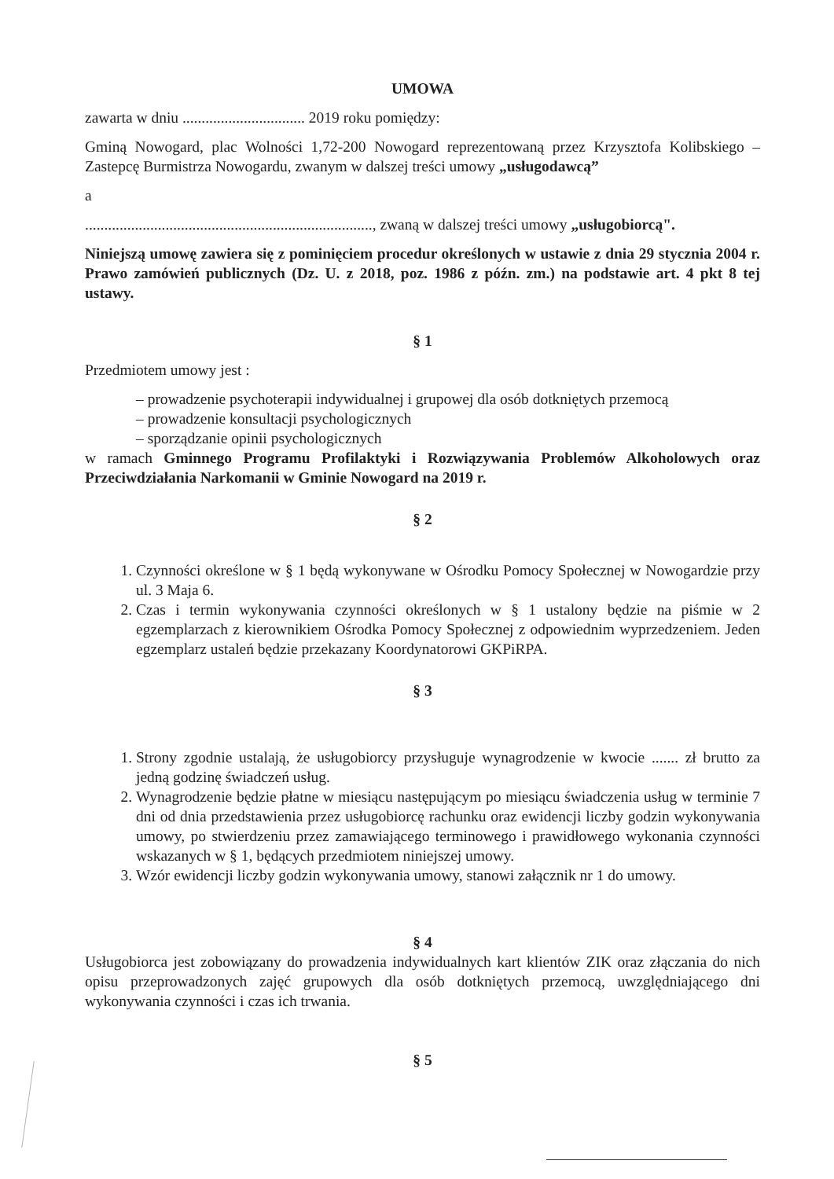UMOWA
zawarta w dniu ................................ 2019 roku pomiędzy:
Gminą Nowogard, plac Wolności 1,72-200 Nowogard reprezentowaną przez Krzysztofa Kolibskiego – Zastepcę Burmistrza Nowogardu, zwanym w dalszej treści umowy „usługodawcą”
a
..........................................................................., zwaną w dalszej treści umowy „usługobiorcą".
Niniejszą umowę zawiera się z pominięciem procedur określonych w ustawie z dnia 29 stycznia 2004 r. Prawo zamówień publicznych (Dz. U. z 2018, poz. 1986 z późn. zm.) na podstawie art. 4 pkt 8 tej ustawy.
§ 1
Przedmiotem umowy jest :
– prowadzenie psychoterapii indywidualnej i grupowej dla osób dotkniętych przemocą
– prowadzenie konsultacji psychologicznych
– sporządzanie opinii psychologicznych
w ramach Gminnego Programu Profilaktyki i Rozwiązywania Problemów Alkoholowych oraz Przeciwdziałania Narkomanii w Gminie Nowogard na 2019 r.
§ 2
1. Czynności określone w § 1 będą wykonywane w Ośrodku Pomocy Społecznej w Nowogardzie przy ul. 3 Maja 6.
2. Czas i termin wykonywania czynności określonych w § 1 ustalony będzie na piśmie w 2 egzemplarzach z kierownikiem Ośrodka Pomocy Społecznej z odpowiednim wyprzedzeniem. Jeden egzemplarz ustaleń będzie przekazany Koordynatorowi GKPiRPA.
§ 3
1. Strony zgodnie ustalają, że usługobiorcy przysługuje wynagrodzenie w kwocie ....... zł brutto za jedną godzinę świadczeń usług.
2. Wynagrodzenie będzie płatne w miesiącu następującym po miesiącu świadczenia usług w terminie 7 dni od dnia przedstawienia przez usługobiorcę rachunku oraz ewidencji liczby godzin wykonywania umowy, po stwierdzeniu przez zamawiającego terminowego i prawidłowego wykonania czynności wskazanych w § 1, będących przedmiotem niniejszej umowy.
3. Wzór ewidencji liczby godzin wykonywania umowy, stanowi załącznik nr 1 do umowy.
§ 4
Usługobiorca jest zobowiązany do prowadzenia indywidualnych kart klientów ZIK oraz złączania do nich opisu przeprowadzonych zajęć grupowych dla osób dotkniętych przemocą, uwzględniającego dni wykonywania czynności i czas ich trwania.
§ 5